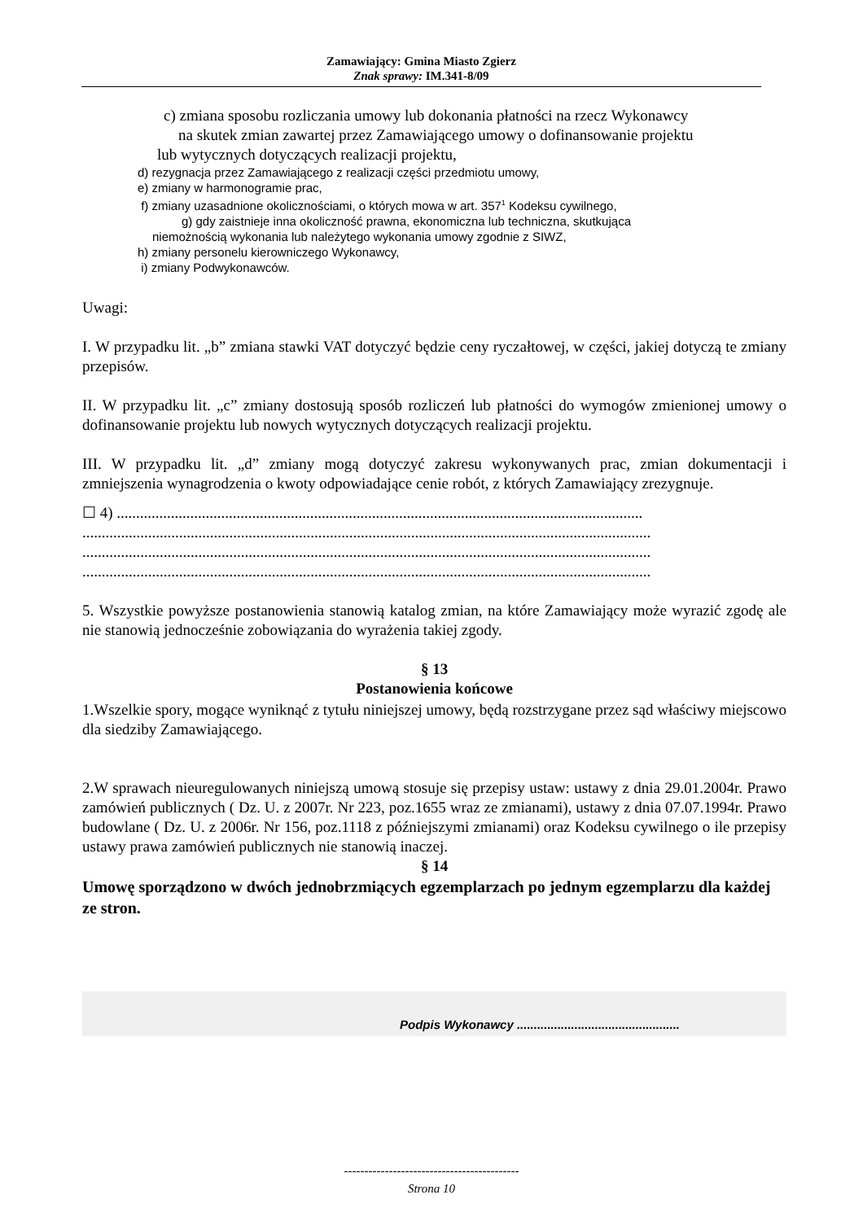Zamawiający: Gmina Miasto Zgierz
Znak sprawy: IM.341-8/09
c) zmiana sposobu rozliczania umowy lub dokonania płatności na rzecz Wykonawcy
na skutek zmian zawartej przez Zamawiającego umowy o dofinansowanie projektu
lub wytycznych dotyczących realizacji projektu,
d) rezygnacja przez Zamawiającego z realizacji części przedmiotu umowy,
e) zmiany w harmonogramie prac,
f) zmiany uzasadnione okolicznościami, o których mowa w art. 357<sup>1</sup> Kodeksu cywilnego,
g) gdy zaistnieje inna okoliczność prawna, ekonomiczna lub techniczna, skutkująca
niemożnością wykonania lub należytego wykonania umowy zgodnie z SIWZ,
h) zmiany personelu kierowniczego Wykonawcy,
i) zmiany Podwykonawców.
Uwagi:
I. W przypadku lit. „b” zmiana stawki VAT dotyczyć będzie ceny ryczałtowej, w części, jakiej dotyczą te zmiany przepisów.
II. W przypadku lit. „c” zmiany dostosują sposób rozliczeń lub płatności do wymogów zmienionej umowy o dofinansowanie projektu lub nowych wytycznych dotyczących realizacji projektu.
III. W przypadku lit. „d” zmiany mogą dotyczyć zakresu wykonywanych prac, zmian dokumentacji i zmniejszenia wynagrodzenia o kwoty odpowiadające cenie robót, z których Zamawiający zrezygnuje.
☐ 4) ........................................................................................................................................
...................................................................................................................................................
...................................................................................................................................................
...................................................................................................................................................
5. Wszystkie powyższe postanowienia stanowią katalog zmian, na które Zamawiający może wyrazić zgodę ale nie stanowią jednocześnie zobowiązania do wyrażenia takiej zgody.
§ 13
Postanowienia końcowe
1.Wszelkie spory, mogące wyniknąć z tytułu niniejszej umowy, będą rozstrzygane przez sąd właściwy miejscowo dla siedziby Zamawiającego.
2.W sprawach nieuregulowanych niniejszą umową stosuje się przepisy ustaw: ustawy z dnia 29.01.2004r. Prawo zamówień publicznych ( Dz. U. z 2007r. Nr 223, poz.1655 wraz ze zmianami), ustawy z dnia 07.07.1994r. Prawo budowlane ( Dz. U. z 2006r. Nr 156, poz.1118 z późniejszymi zmianami) oraz Kodeksu cywilnego o ile przepisy ustawy prawa zamówień publicznych nie stanowią inaczej.
§ 14
Umowę sporządzono w dwóch jednobrzmiących egzemplarzach po jednym egzemplarzu dla każdej ze stron.
Podpis Wykonawcy ................................................
-------------------------------------------
Strona 10